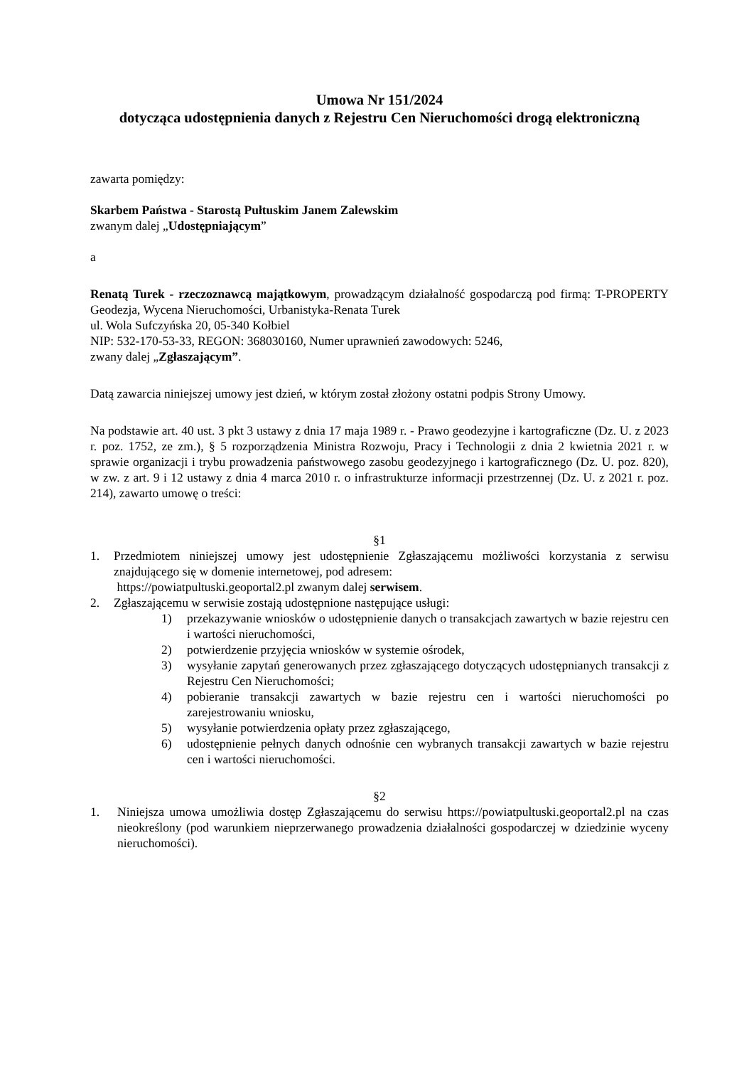Umowa Nr 151/2024
dotycząca udostępnienia danych z Rejestru Cen Nieruchomości drogą elektroniczną
zawarta pomiędzy:
Skarbem Państwa - Starostą Pułtuskim Janem Zalewskim
zwanym dalej „Udostępniającym”
a
Renatą Turek - rzeczoznawcą majątkowym, prowadzącym działalność gospodarczą pod firmą: T-PROPERTY Geodezja, Wycena Nieruchomości, Urbanistyka-Renata Turek
ul. Wola Sufczyńska 20, 05-340 Kołbiel
NIP: 532-170-53-33, REGON: 368030160, Numer uprawnień zawodowych: 5246,
zwany dalej „Zgłaszającym”.
Datą zawarcia niniejszej umowy jest dzień, w którym został złożony ostatni podpis Strony Umowy.
Na podstawie art. 40 ust. 3 pkt 3 ustawy z dnia 17 maja 1989 r. - Prawo geodezyjne i kartograficzne (Dz. U. z 2023 r. poz. 1752, ze zm.), § 5 rozporządzenia Ministra Rozwoju, Pracy i Technologii z dnia 2 kwietnia 2021 r. w sprawie organizacji i trybu prowadzenia państwowego zasobu geodezyjnego i kartograficznego (Dz. U. poz. 820), w zw. z art. 9 i 12 ustawy z dnia 4 marca 2010 r. o infrastrukturze informacji przestrzennej (Dz. U. z 2021 r. poz. 214), zawarto umowę o treści:
§1
1. Przedmiotem niniejszej umowy jest udostępnienie Zgłaszającemu możliwości korzystania z serwisu znajdującego się w domenie internetowej, pod adresem:
https://powiatpultuski.geoportal2.pl zwanym dalej serwisem.
2. Zgłaszającemu w serwisie zostają udostępnione następujące usługi:
1) przekazywanie wniosków o udostępnienie danych o transakcjach zawartych w bazie rejestru cen i wartości nieruchomości,
2) potwierdzenie przyjęcia wniosków w systemie ośrodek,
3) wysyłanie zapytań generowanych przez zgłaszającego dotyczących udostępnianych transakcji z Rejestru Cen Nieruchomości;
4) pobieranie transakcji zawartych w bazie rejestru cen i wartości nieruchomości po zarejestrowaniu wniosku,
5) wysyłanie potwierdzenia opłaty przez zgłaszającego,
6) udostępnienie pełnych danych odnośnie cen wybranych transakcji zawartych w bazie rejestru cen i wartości nieruchomości.
§2
1. Niniejsza umowa umożliwia dostęp Zgłaszającemu do serwisu https://powiatpultuski.geoportal2.pl na czas nieokreślony (pod warunkiem nieprzerwanego prowadzenia działalności gospodarczej w dziedzinie wyceny nieruchomości).